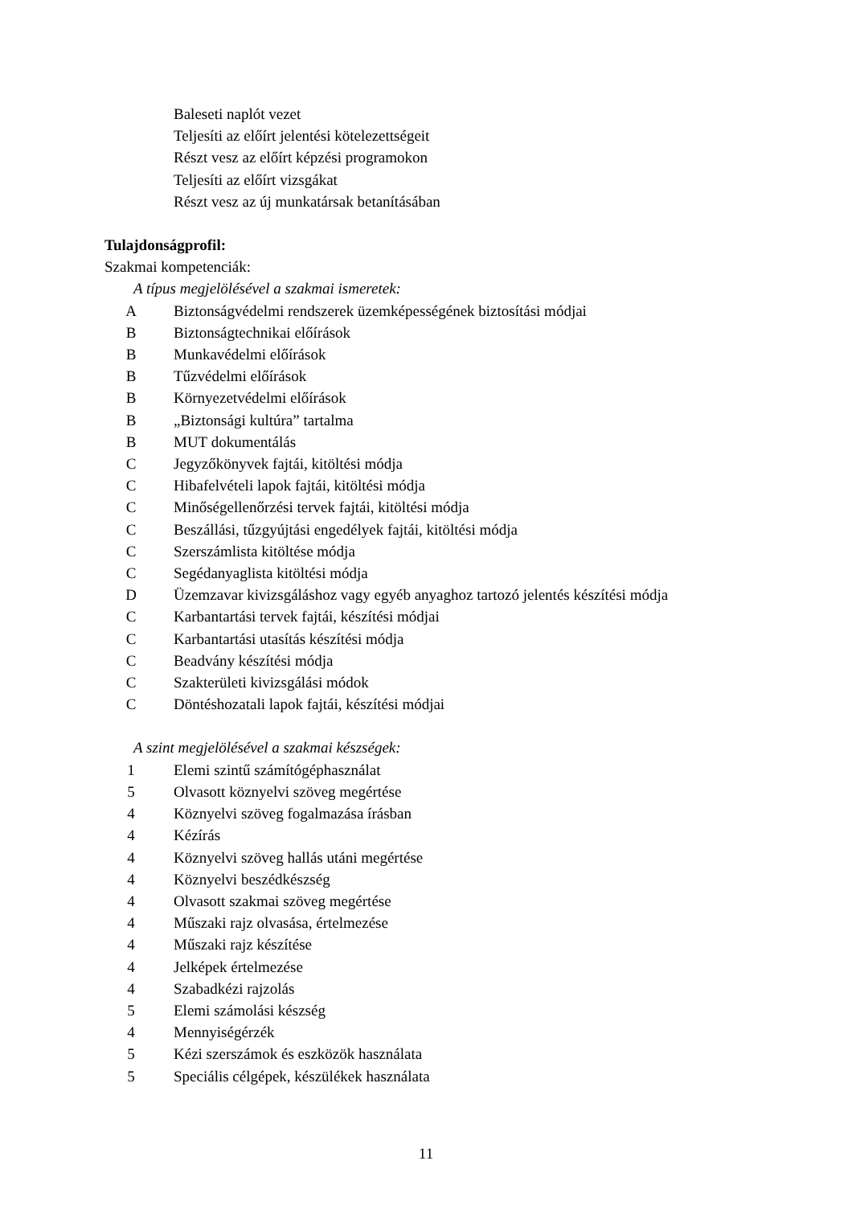Baleseti naplót vezet
Teljesíti az előírt jelentési kötelezettségeit
Részt vesz az előírt képzési programokon
Teljesíti az előírt vizsgákat
Részt vesz az új munkatársak betanításában
Tulajdonságprofil:
Szakmai kompetenciák:
A típus megjelölésével a szakmai ismeretek:
A Biztonságvédelmi rendszerek üzemképességének biztosítási módjai
B Biztonságtechnikai előírások
B Munkavédelmi előírások
B Tűzvédelmi előírások
B Környezetvédelmi előírások
B „Biztonsági kultúra” tartalma
B MUT dokumentálás
C Jegyzőkönyvek fajtái, kitöltési módja
C Hibafelvételi lapok fajtái, kitöltési módja
C Minőségellenőrzési tervek fajtái, kitöltési módja
C Beszállási, tűzgyújtási engedélyek fajtái, kitöltési módja
C Szerszámlista kitöltése módja
C Segédanyaglista kitöltési módja
D Üzemzavar kivizsgáláshoz vagy egyéb anyaghoz tartozó jelentés készítési módja
C Karbantartási tervek fajtái, készítési módjai
C Karbantartási utasítás készítési módja
C Beadvány készítési módja
C Szakterületi kivizsgálási módok
C Döntéshozatali lapok fajtái, készítési módjai
A szint megjelölésével a szakmai készségek:
1 Elemi szintű számítógéphasználat
5 Olvasott köznyelvi szöveg megértése
4 Köznyelvi szöveg fogalmazása írásban
4 Kézírás
4 Köznyelvi szöveg hallás utáni megértése
4 Köznyelvi beszédkészség
4 Olvasott szakmai szöveg megértése
4 Műszaki rajz olvasása, értelmezése
4 Műszaki rajz készítése
4 Jelképek értelmezése
4 Szabadkézi rajzolás
5 Elemi számolási készség
4 Mennyiségérzék
5 Kézi szerszámok és eszközök használata
5 Speciális célgépek, készülékek használata
11